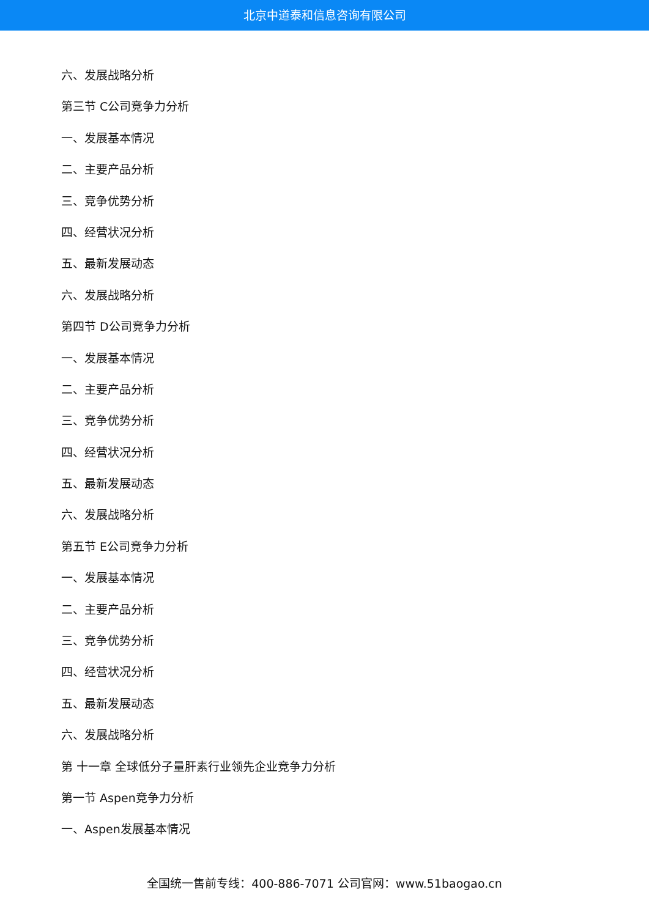北京中道泰和信息咨询有限公司
六、发展战略分析
第三节 C公司竞争力分析
一、发展基本情况
二、主要产品分析
三、竞争优势分析
四、经营状况分析
五、最新发展动态
六、发展战略分析
第四节 D公司竞争力分析
一、发展基本情况
二、主要产品分析
三、竞争优势分析
四、经营状况分析
五、最新发展动态
六、发展战略分析
第五节 E公司竞争力分析
一、发展基本情况
二、主要产品分析
三、竞争优势分析
四、经营状况分析
五、最新发展动态
六、发展战略分析
第 十一章 全球低分子量肝素行业领先企业竞争力分析
第一节 Aspen竞争力分析
一、Aspen发展基本情况
全国统一售前专线：400-886-7071 公司官网：www.51baogao.cn